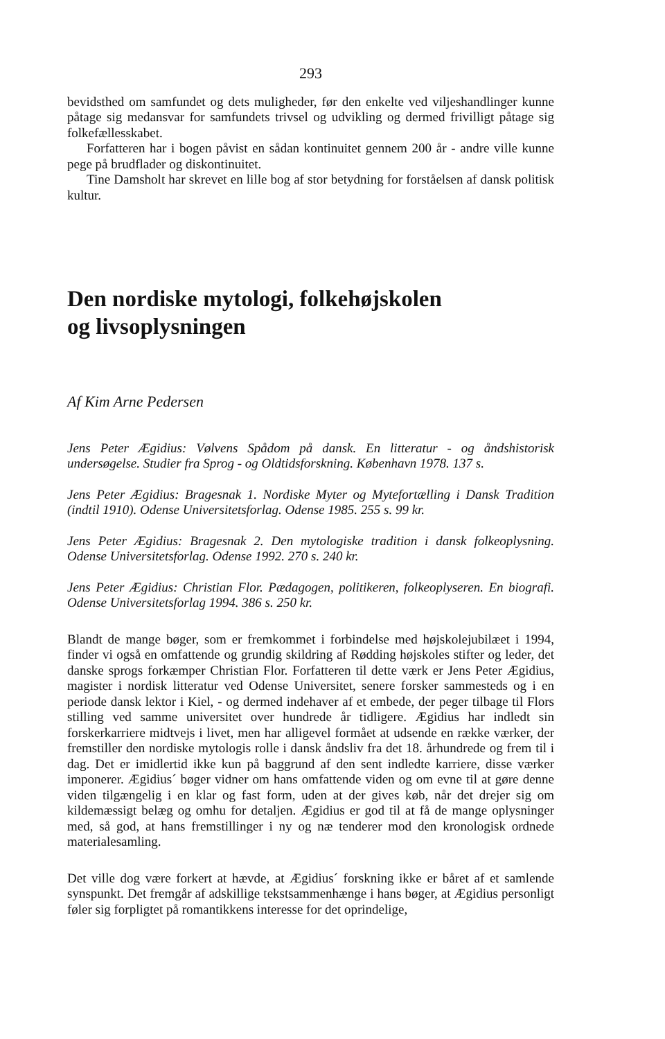293
bevidsthed om samfundet og dets muligheder, før den enkelte ved viljeshandlinger kunne påtage sig medansvar for samfundets trivsel og udvikling og dermed frivilligt påtage sig folkefællesskabet.
Forfatteren har i bogen påvist en sådan kontinuitet gennem 200 år - andre ville kunne pege på brudflader og diskontinuitet.
Tine Damsholt har skrevet en lille bog af stor betydning for forståelsen af dansk politisk kultur.
Den nordiske mytologi, folkehøjskolen
og livsoplysningen
Af Kim Arne Pedersen
Jens Peter Ægidius: Vølvens Spådom på dansk. En litteratur - og åndshistorisk undersøgelse. Studier fra Sprog - og Oldtidsforskning. København 1978. 137 s.
Jens Peter Ægidius: Bragesnak 1. Nordiske Myter og Mytefortælling i Dansk Tradition (indtil 1910). Odense Universitetsforlag. Odense 1985. 255 s. 99 kr.
Jens Peter Ægidius: Bragesnak 2. Den mytologiske tradition i dansk folkeoplysning. Odense Universitetsforlag. Odense 1992. 270 s. 240 kr.
Jens Peter Ægidius: Christian Flor. Pædagogen, politikeren, folkeoplyseren. En biografi. Odense Universitetsforlag 1994. 386 s. 250 kr.
Blandt de mange bøger, som er fremkommet i forbindelse med højskolejubilæet i 1994, finder vi også en omfattende og grundig skildring af Rødding højskoles stifter og leder, det danske sprogs forkæmper Christian Flor. Forfatteren til dette værk er Jens Peter Ægidius, magister i nordisk litteratur ved Odense Universitet, senere forsker sammesteds og i en periode dansk lektor i Kiel, - og dermed indehaver af et embede, der peger tilbage til Flors stilling ved samme universitet over hundrede år tidligere. Ægidius har indledt sin forskerkarriere midtvejs i livet, men har alligevel formået at udsende en række værker, der fremstiller den nordiske mytologis rolle i dansk åndsliv fra det 18. århundrede og frem til i dag. Det er imidlertid ikke kun på baggrund af den sent indledte karriere, disse værker imponerer. Ægidius´ bøger vidner om hans omfattende viden og om evne til at gøre denne viden tilgængelig i en klar og fast form, uden at der gives køb, når det drejer sig om kildemæssigt belæg og omhu for detaljen. Ægidius er god til at få de mange oplysninger med, så god, at hans fremstillinger i ny og næ tenderer mod den kronologisk ordnede materialesamling.
Det ville dog være forkert at hævde, at Ægidius´ forskning ikke er båret af et samlende synspunkt. Det fremgår af adskillige tekstsammenhænge i hans bøger, at Ægidius personligt føler sig forpligtet på romantikkens interesse for det oprindelige,